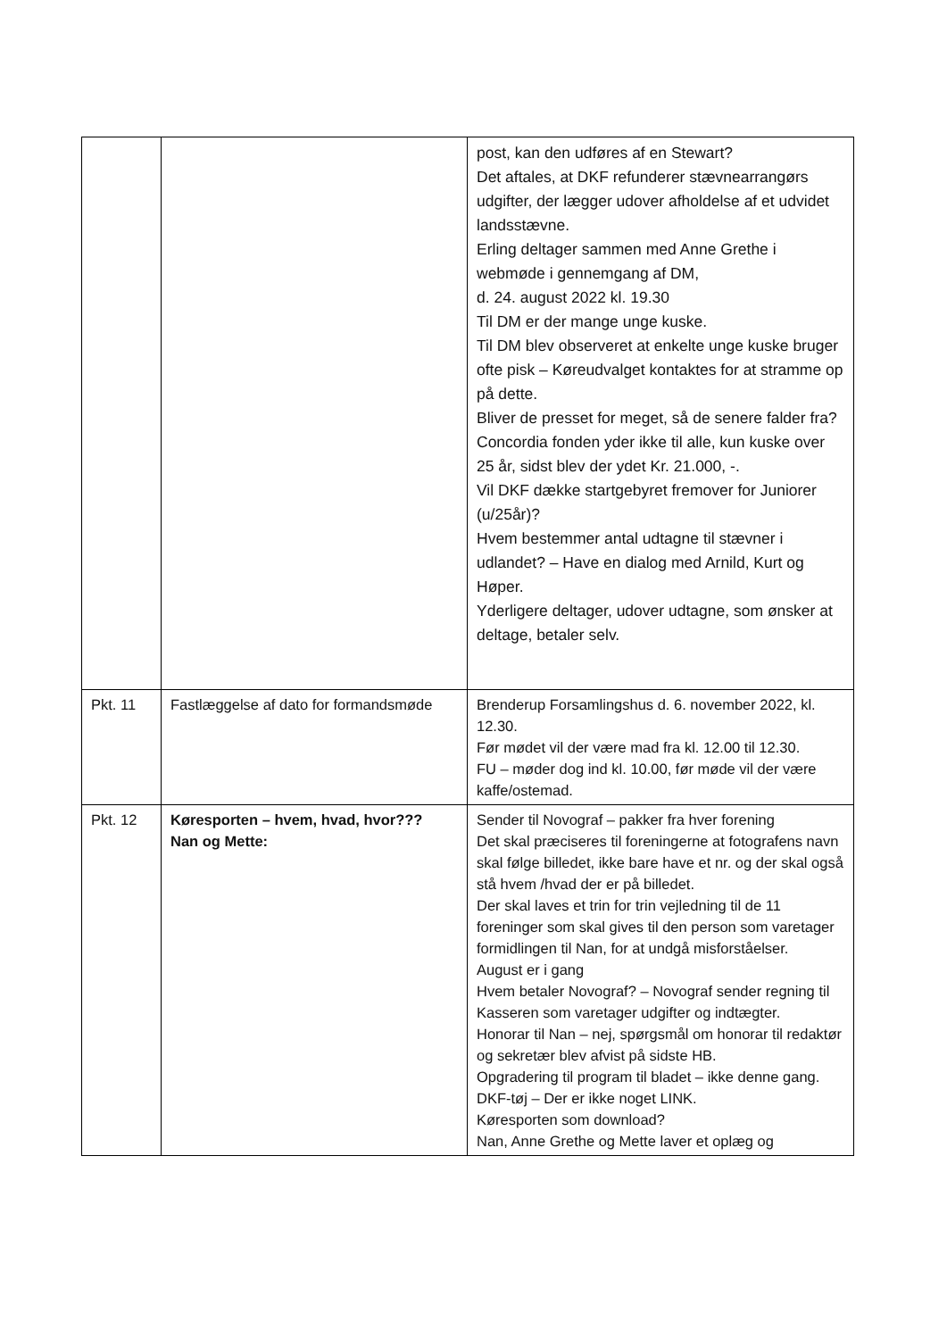| | | post, kan den udføres af en Stewart? Det aftales, at DKF refunderer stævnearrangørs udgifter, der lægger udover afholdelse af et udvidet landsstævne. Erling deltager sammen med Anne Grethe i webmøde i gennemgang af DM, d. 24. august 2022 kl. 19.30 Til DM er der mange unge kuske. Til DM blev observeret at enkelte unge kuske bruger ofte pisk – Køreudvalget kontaktes for at stramme op på dette. Bliver de presset for meget, så de senere falder fra? Concordia fonden yder ikke til alle, kun kuske over 25 år, sidst blev der ydet Kr. 21.000, -. Vil DKF dække startgebyret fremover for Juniorer (u/25år)? Hvem bestemmer antal udtagne til stævner i udlandet? – Have en dialog med Arnild, Kurt og Høper. Yderligere deltager, udover udtagne, som ønsker at deltage, betaler selv. |
| Pkt. 11 | Fastlæggelse af dato for formandsmøde | Brenderup Forsamlingshus d. 6. november 2022, kl. 12.30. Før mødet vil der være mad fra kl. 12.00 til 12.30. FU – møder dog ind kl. 10.00, før møde vil der være kaffe/ostemad. |
| Pkt. 12 | Køresporten – hvem, hvad, hvor??? Nan og Mette: | Sender til Novograf – pakker fra hver forening Det skal præciseres til foreningerne at fotografens navn skal følge billedet, ikke bare have et nr. og der skal også stå hvem /hvad der er på billedet. Der skal laves et trin for trin vejledning til de 11 foreninger som skal gives til den person som varetager formidlingen til Nan, for at undgå misforståelser. August er i gang Hvem betaler Novograf? – Novograf sender regning til Kasseren som varetager udgifter og indtægter. Honorar til Nan – nej, spørgsmål om honorar til redaktør og sekretær blev afvist på sidste HB. Opgradering til program til bladet – ikke denne gang. DKF-tøj – Der er ikke noget LINK. Køresporten som download? Nan, Anne Grethe og Mette laver et oplæg og |